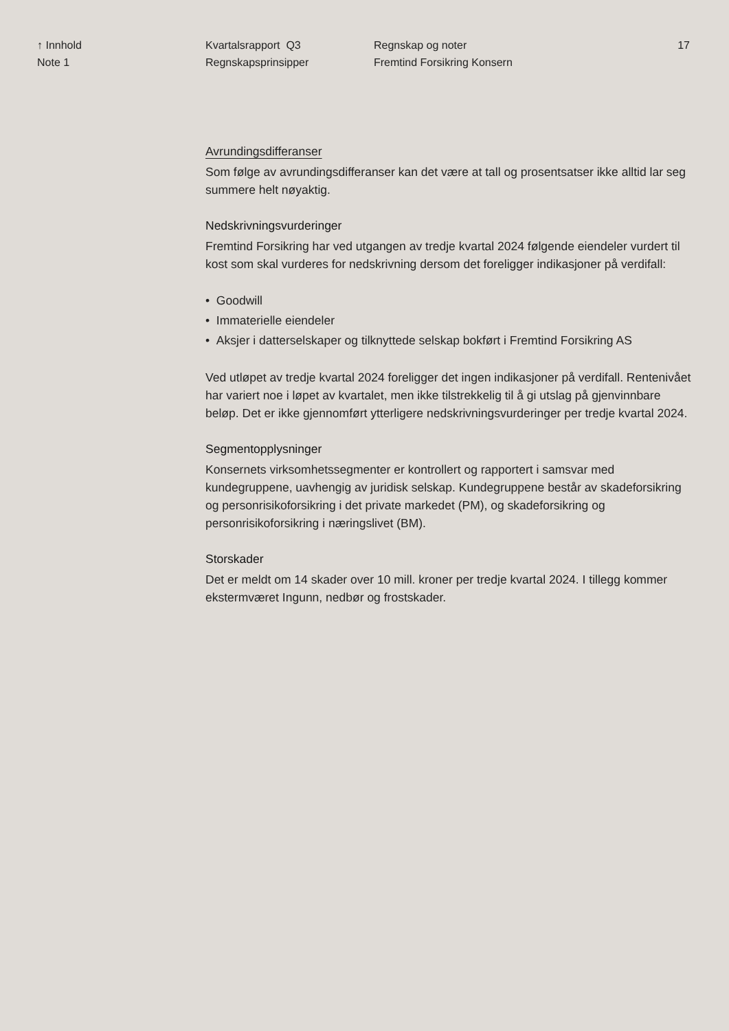↑ Innhold
Note 1
Kvartalsrapport Q3
Regnskapsprinsipper
Regnskap og noter
Fremtind Forsikring Konsern
17
Avrundingsdifferanser
Som følge av avrundingsdifferanser kan det være at tall og prosentsatser ikke alltid lar seg summere helt nøyaktig.
Nedskrivningsvurderinger
Fremtind Forsikring har ved utgangen av tredje kvartal 2024 følgende eiendeler vurdert til kost som skal vurderes for nedskrivning dersom det foreligger indikasjoner på verdifall:
• Goodwill
• Immaterielle eiendeler
• Aksjer i datterselskaper og tilknyttede selskap bokført i Fremtind Forsikring AS
Ved utløpet av tredje kvartal 2024 foreligger det ingen indikasjoner på verdifall. Rentenivået har variert noe i løpet av kvartalet, men ikke tilstrekkelig til å gi utslag på gjenvinnbare beløp. Det er ikke gjennomført ytterligere nedskrivningsvurderinger per tredje kvartal 2024.
Segmentopplysninger
Konsernets virksomhetssegmenter er kontrollert og rapportert i samsvar med kundegruppene, uavhengig av juridisk selskap. Kundegruppene består av skadeforsikring og personrisikoforsikring i det private markedet (PM), og skadeforsikring og personrisikoforsikring i næringslivet (BM).
Storskader
Det er meldt om 14 skader over 10 mill. kroner per tredje kvartal 2024. I tillegg kommer ekstermværet Ingunn, nedbør og frostskader.